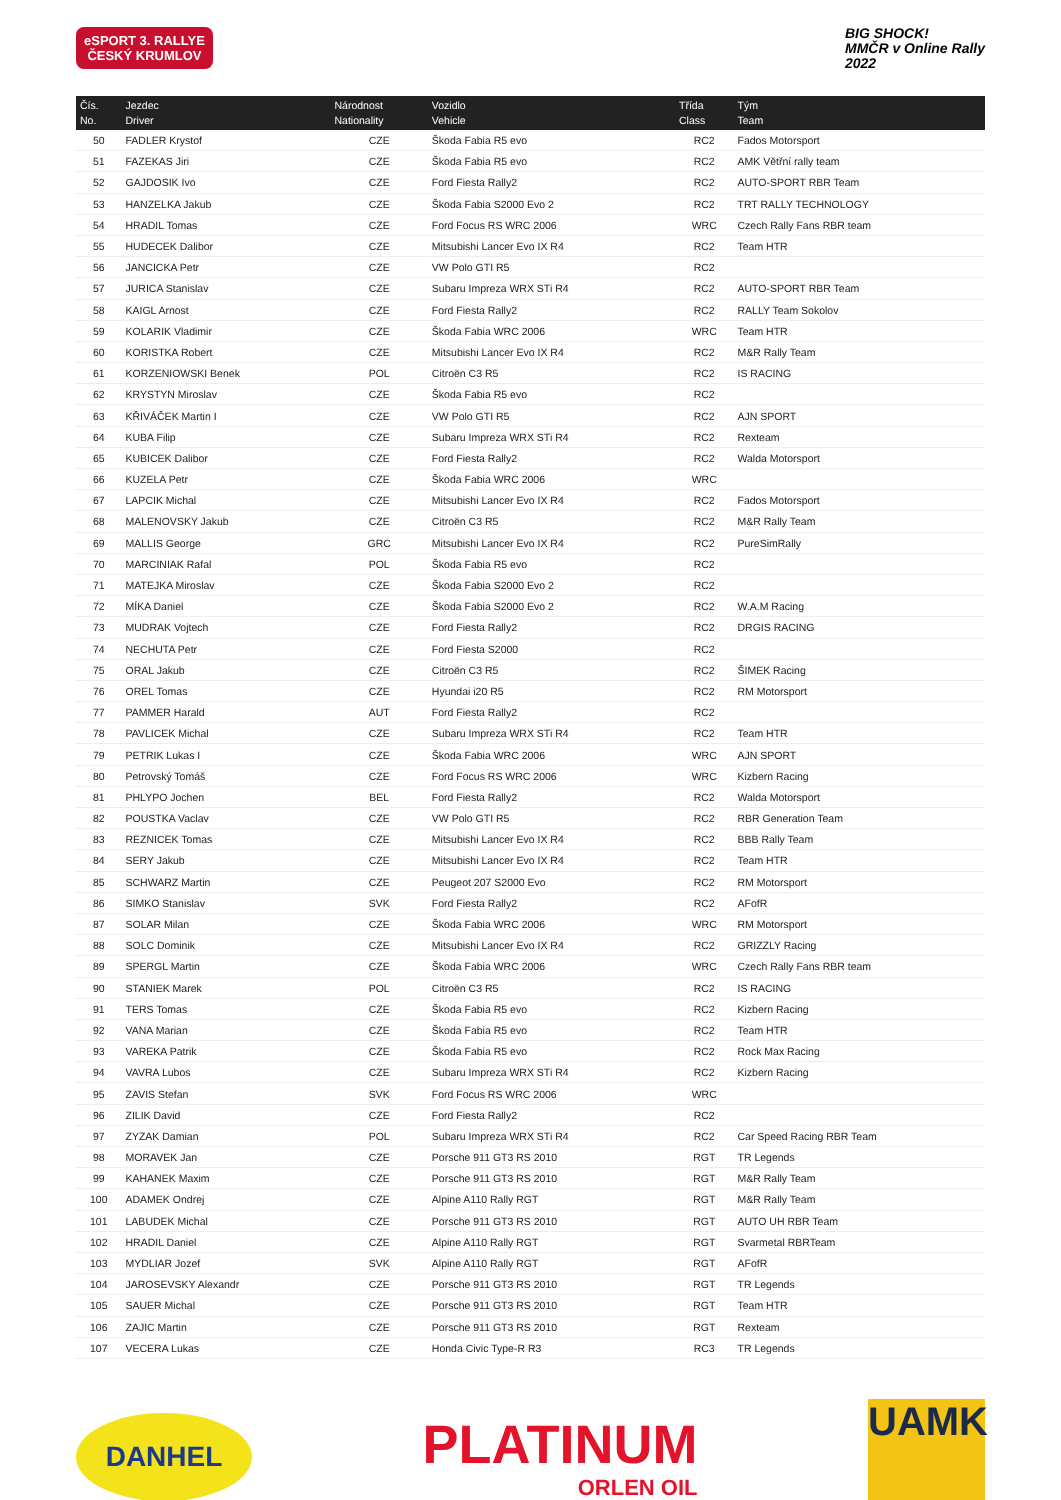eSPORT 3. RALLYE
ČESKÝ KRUMLOV
BIG SHOCK!
MMČR v Online Rally
2022
| Čís. No. | Jezdec Driver | Národnost Nationality | Vozidlo Vehicle | Třída Class | Tým Team |
| --- | --- | --- | --- | --- | --- |
| 50 | FADLER Krystof | CZE | Škoda Fabia R5 evo | RC2 | Fados Motorsport |
| 51 | FAZEKAS Jiri | CZE | Škoda Fabia R5 evo | RC2 | AMK Větřní rally team |
| 52 | GAJDOSIK Ivo | CZE | Ford Fiesta Rally2 | RC2 | AUTO-SPORT RBR Team |
| 53 | HANZELKA Jakub | CZE | Škoda Fabia S2000 Evo 2 | RC2 | TRT RALLY TECHNOLOGY |
| 54 | HRADIL Tomas | CZE | Ford Focus RS WRC 2006 | WRC | Czech Rally Fans RBR team |
| 55 | HUDECEK Dalibor | CZE | Mitsubishi Lancer Evo IX R4 | RC2 | Team HTR |
| 56 | JANCICKA Petr | CZE | VW Polo GTI R5 | RC2 | |
| 57 | JURICA Stanislav | CZE | Subaru Impreza WRX STi R4 | RC2 | AUTO-SPORT RBR Team |
| 58 | KAIGL Arnost | CZE | Ford Fiesta Rally2 | RC2 | RALLY Team Sokolov |
| 59 | KOLARIK Vladimir | CZE | Škoda Fabia WRC 2006 | WRC | Team HTR |
| 60 | KORISTKA Robert | CZE | Mitsubishi Lancer Evo IX R4 | RC2 | M&R Rally Team |
| 61 | KORZENIOWSKI Benek | POL | Citroën C3 R5 | RC2 | IS RACING |
| 62 | KRYSTYN Miroslav | CZE | Škoda Fabia R5 evo | RC2 | |
| 63 | KŘIVÁČEK Martin I | CZE | VW Polo GTI R5 | RC2 | AJN SPORT |
| 64 | KUBA Filip | CZE | Subaru Impreza WRX STi R4 | RC2 | Rexteam |
| 65 | KUBICEK Dalibor | CZE | Ford Fiesta Rally2 | RC2 | Walda Motorsport |
| 66 | KUZELA Petr | CZE | Škoda Fabia WRC 2006 | WRC | |
| 67 | LAPCIK Michal | CZE | Mitsubishi Lancer Evo IX R4 | RC2 | Fados Motorsport |
| 68 | MALENOVSKY Jakub | CZE | Citroën C3 R5 | RC2 | M&R Rally Team |
| 69 | MALLIS George | GRC | Mitsubishi Lancer Evo IX R4 | RC2 | PureSimRally |
| 70 | MARCINIAK Rafal | POL | Škoda Fabia R5 evo | RC2 | |
| 71 | MATEJKA Miroslav | CZE | Škoda Fabia S2000 Evo 2 | RC2 | |
| 72 | MÍKA Daniel | CZE | Škoda Fabia S2000 Evo 2 | RC2 | W.A.M Racing |
| 73 | MUDRAK Vojtech | CZE | Ford Fiesta Rally2 | RC2 | DRGIS RACING |
| 74 | NECHUTA Petr | CZE | Ford Fiesta S2000 | RC2 | |
| 75 | ORAL Jakub | CZE | Citroën C3 R5 | RC2 | ŠIMEK Racing |
| 76 | OREL Tomas | CZE | Hyundai i20 R5 | RC2 | RM Motorsport |
| 77 | PAMMER Harald | AUT | Ford Fiesta Rally2 | RC2 | |
| 78 | PAVLICEK Michal | CZE | Subaru Impreza WRX STi R4 | RC2 | Team HTR |
| 79 | PETRIK Lukas I | CZE | Škoda Fabia WRC 2006 | WRC | AJN SPORT |
| 80 | Petrovský Tomáš | CZE | Ford Focus RS WRC 2006 | WRC | Kizbern Racing |
| 81 | PHLYPO Jochen | BEL | Ford Fiesta Rally2 | RC2 | Walda Motorsport |
| 82 | POUSTKA Vaclav | CZE | VW Polo GTI R5 | RC2 | RBR Generation Team |
| 83 | REZNICEK Tomas | CZE | Mitsubishi Lancer Evo IX R4 | RC2 | BBB Rally Team |
| 84 | SERY Jakub | CZE | Mitsubishi Lancer Evo IX R4 | RC2 | Team HTR |
| 85 | SCHWARZ Martin | CZE | Peugeot 207 S2000 Evo | RC2 | RM Motorsport |
| 86 | SIMKO Stanislav | SVK | Ford Fiesta Rally2 | RC2 | AFofR |
| 87 | SOLAR Milan | CZE | Škoda Fabia WRC 2006 | WRC | RM Motorsport |
| 88 | SOLC Dominik | CZE | Mitsubishi Lancer Evo IX R4 | RC2 | GRIZZLY Racing |
| 89 | SPERGL Martin | CZE | Škoda Fabia WRC 2006 | WRC | Czech Rally Fans RBR team |
| 90 | STANIEK Marek | POL | Citroën C3 R5 | RC2 | IS RACING |
| 91 | TERS Tomas | CZE | Škoda Fabia R5 evo | RC2 | Kizbern Racing |
| 92 | VANA Marian | CZE | Škoda Fabia R5 evo | RC2 | Team HTR |
| 93 | VAREKA Patrik | CZE | Škoda Fabia R5 evo | RC2 | Rock Max Racing |
| 94 | VAVRA Lubos | CZE | Subaru Impreza WRX STi R4 | RC2 | Kizbern Racing |
| 95 | ZAVIS Stefan | SVK | Ford Focus RS WRC 2006 | WRC | |
| 96 | ZILIK David | CZE | Ford Fiesta Rally2 | RC2 | |
| 97 | ZYZAK Damian | POL | Subaru Impreza WRX STi R4 | RC2 | Car Speed Racing RBR Team |
| 98 | MORAVEK Jan | CZE | Porsche 911 GT3 RS 2010 | RGT | TR Legends |
| 99 | KAHANEK Maxim | CZE | Porsche 911 GT3 RS 2010 | RGT | M&R Rally Team |
| 100 | ADAMEK Ondrej | CZE | Alpine A110 Rally RGT | RGT | M&R Rally Team |
| 101 | LABUDEK Michal | CZE | Porsche 911 GT3 RS 2010 | RGT | AUTO UH RBR Team |
| 102 | HRADIL Daniel | CZE | Alpine A110 Rally RGT | RGT | Svarmetal RBRTeam |
| 103 | MYDLIAR Jozef | SVK | Alpine A110 Rally RGT | RGT | AFofR |
| 104 | JAROSEVSKY Alexandr | CZE | Porsche 911 GT3 RS 2010 | RGT | TR Legends |
| 105 | SAUER Michal | CZE | Porsche 911 GT3 RS 2010 | RGT | Team HTR |
| 106 | ZAJIC Martin | CZE | Porsche 911 GT3 RS 2010 | RGT | Rexteam |
| 107 | VECERA Lukas | CZE | Honda Civic Type-R R3 | RC3 | TR Legends |
DANHEL
PLATINUM
ORLEN OIL
UAMK